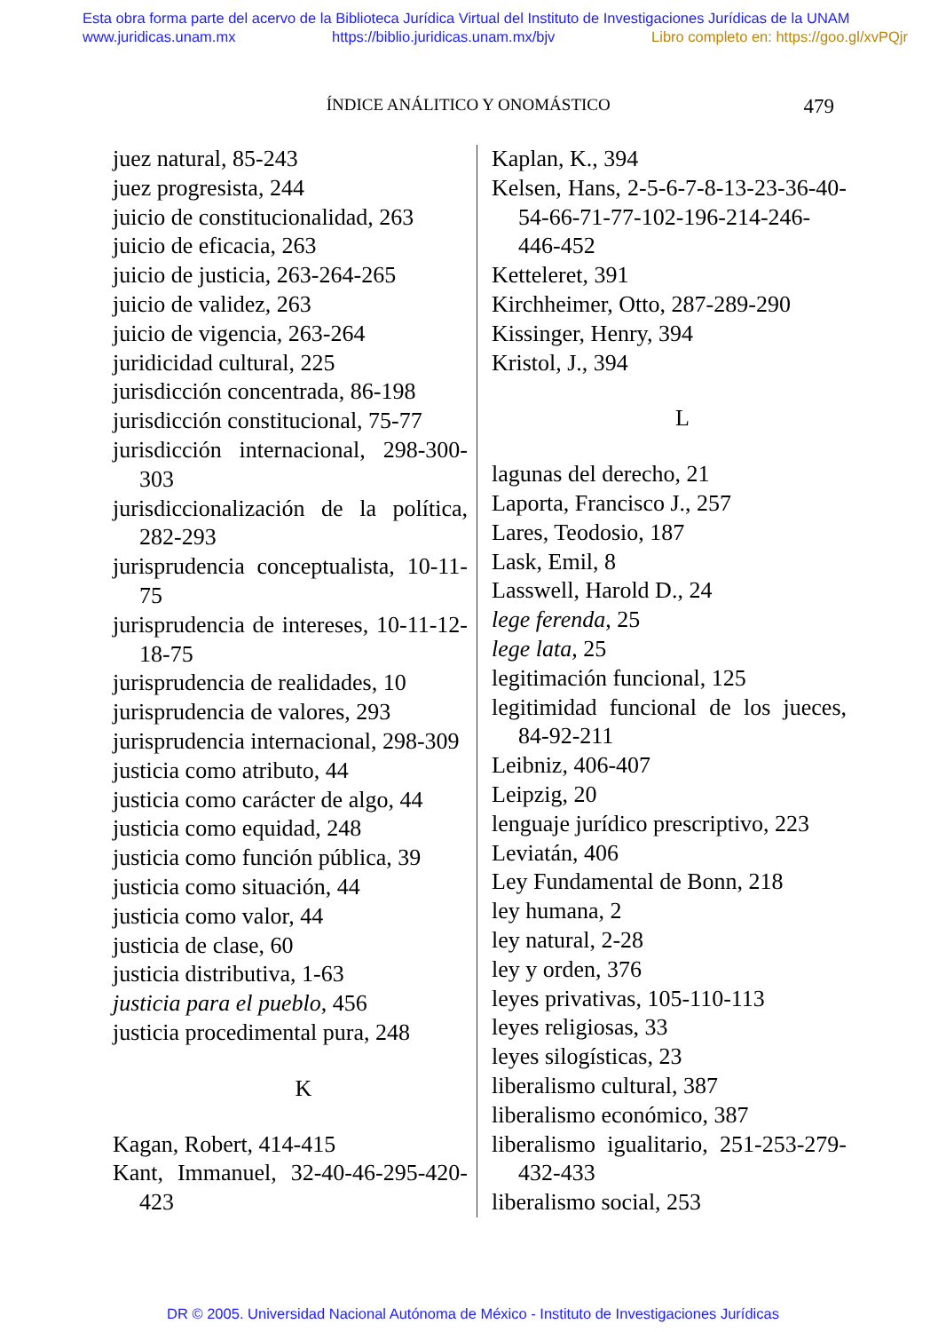Esta obra forma parte del acervo de la Biblioteca Jurídica Virtual del Instituto de Investigaciones Jurídicas de la UNAM
www.juridicas.unam.mx https://biblio.juridicas.unam.mx/bjv Libro completo en: https://goo.gl/xvPQjr
ÍNDICE ANÁLITICO Y ONOMÁSTICO 479
juez natural, 85-243
juez progresista, 244
juicio de constitucionalidad, 263
juicio de eficacia, 263
juicio de justicia, 263-264-265
juicio de validez, 263
juicio de vigencia, 263-264
juridicidad cultural, 225
jurisdicción concentrada, 86-198
jurisdicción constitucional, 75-77
jurisdicción internacional, 298-300-303
jurisdiccionalización de la política, 282-293
jurisprudencia conceptualista, 10-11-75
jurisprudencia de intereses, 10-11-12-18-75
jurisprudencia de realidades, 10
jurisprudencia de valores, 293
jurisprudencia internacional, 298-309
justicia como atributo, 44
justicia como carácter de algo, 44
justicia como equidad, 248
justicia como función pública, 39
justicia como situación, 44
justicia como valor, 44
justicia de clase, 60
justicia distributiva, 1-63
justicia para el pueblo, 456
justicia procedimental pura, 248
K
Kagan, Robert, 414-415
Kant, Immanuel, 32-40-46-295-420-423
Kaplan, K., 394
Kelsen, Hans, 2-5-6-7-8-13-23-36-40-54-66-71-77-102-196-214-246-446-452
Ketteleret, 391
Kirchheimer, Otto, 287-289-290
Kissinger, Henry, 394
Kristol, J., 394
L
lagunas del derecho, 21
Laporta, Francisco J., 257
Lares, Teodosio, 187
Lask, Emil, 8
Lasswell, Harold D., 24
lege ferenda, 25
lege lata, 25
legitimación funcional, 125
legitimidad funcional de los jueces, 84-92-211
Leibniz, 406-407
Leipzig, 20
lenguaje jurídico prescriptivo, 223
Leviatán, 406
Ley Fundamental de Bonn, 218
ley humana, 2
ley natural, 2-28
ley y orden, 376
leyes privativas, 105-110-113
leyes religiosas, 33
leyes silogísticas, 23
liberalismo cultural, 387
liberalismo económico, 387
liberalismo igualitario, 251-253-279-432-433
liberalismo social, 253
DR © 2005. Universidad Nacional Autónoma de México - Instituto de Investigaciones Jurídicas